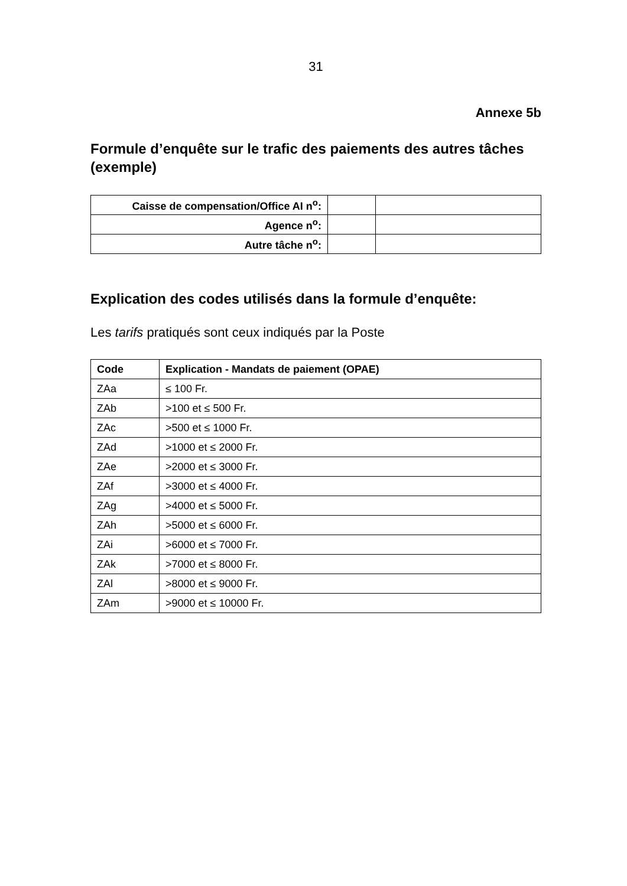31
Annexe 5b
Formule d’enquête sur le trafic des paiements des autres tâches (exemple)
| Caisse de compensation/Office AI n<sup>o</sup>: | | |
| Agence n<sup>o</sup>: | | |
| Autre tâche n<sup>o</sup>: | | |
Explication des codes utilisés dans la formule d’enquête:
Les tarifs pratiqués sont ceux indiqués par la Poste
| Code | Explication - Mandats de paiement (OPAE) |
| --- | --- |
| ZAa | ≤ 100 Fr. |
| ZAb | >100 et ≤ 500 Fr. |
| ZAc | >500 et ≤ 1000 Fr. |
| ZAd | >1000 et ≤ 2000 Fr. |
| ZAe | >2000 et ≤ 3000 Fr. |
| ZAf | >3000 et ≤ 4000 Fr. |
| ZAg | >4000 et ≤ 5000 Fr. |
| ZAh | >5000 et ≤ 6000 Fr. |
| ZAi | >6000 et ≤ 7000 Fr. |
| ZAk | >7000 et ≤ 8000 Fr. |
| ZAl | >8000 et ≤ 9000 Fr. |
| ZAm | >9000 et ≤ 10000 Fr. |